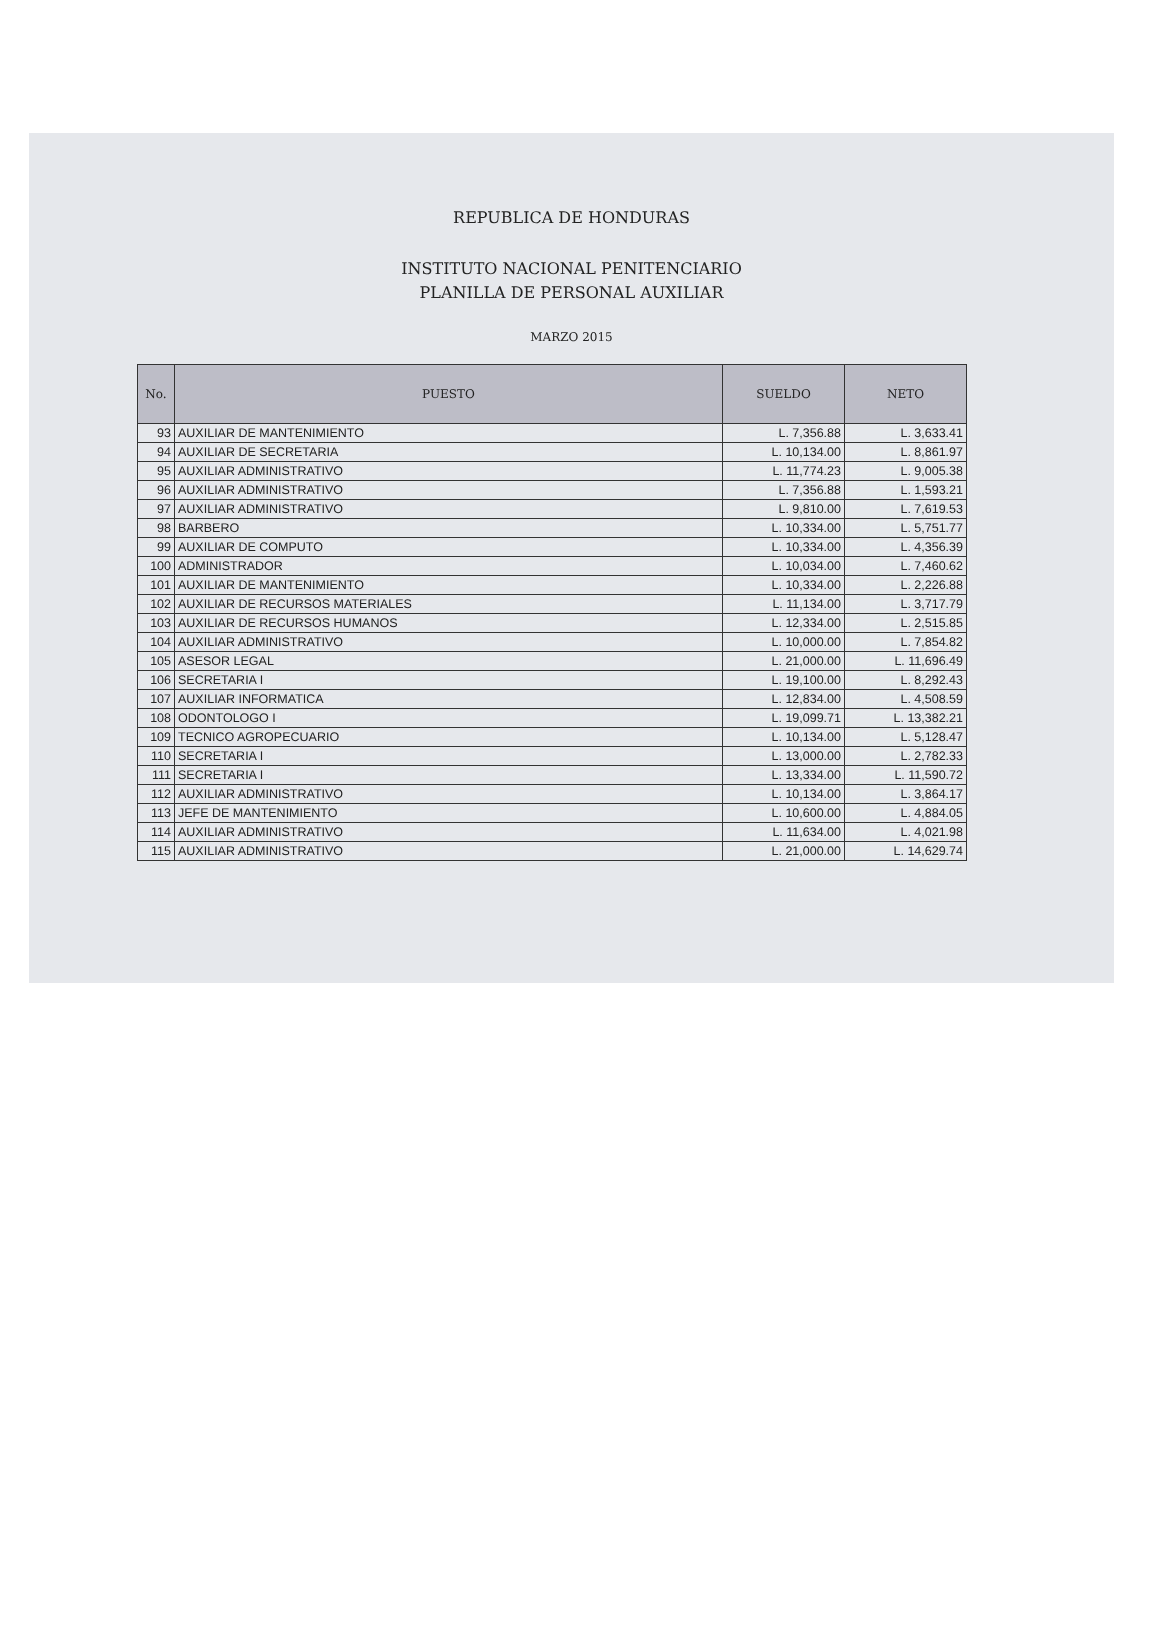REPUBLICA DE HONDURAS
INSTITUTO NACIONAL PENITENCIARIO
PLANILLA DE PERSONAL AUXILIAR
MARZO 2015
| No. | PUESTO | SUELDO | NETO |
| --- | --- | --- | --- |
| 93 | AUXILIAR DE MANTENIMIENTO | L. 7,356.88 | L. 3,633.41 |
| 94 | AUXILIAR DE SECRETARIA | L. 10,134.00 | L. 8,861.97 |
| 95 | AUXILIAR ADMINISTRATIVO | L. 11,774.23 | L. 9,005.38 |
| 96 | AUXILIAR ADMINISTRATIVO | L. 7,356.88 | L. 1,593.21 |
| 97 | AUXILIAR ADMINISTRATIVO | L. 9,810.00 | L. 7,619.53 |
| 98 | BARBERO | L. 10,334.00 | L. 5,751.77 |
| 99 | AUXILIAR DE COMPUTO | L. 10,334.00 | L. 4,356.39 |
| 100 | ADMINISTRADOR | L. 10,034.00 | L. 7,460.62 |
| 101 | AUXILIAR DE MANTENIMIENTO | L. 10,334.00 | L. 2,226.88 |
| 102 | AUXILIAR DE RECURSOS MATERIALES | L. 11,134.00 | L. 3,717.79 |
| 103 | AUXILIAR DE RECURSOS HUMANOS | L. 12,334.00 | L. 2,515.85 |
| 104 | AUXILIAR ADMINISTRATIVO | L. 10,000.00 | L. 7,854.82 |
| 105 | ASESOR LEGAL | L. 21,000.00 | L. 11,696.49 |
| 106 | SECRETARIA I | L. 19,100.00 | L. 8,292.43 |
| 107 | AUXILIAR INFORMATICA | L. 12,834.00 | L. 4,508.59 |
| 108 | ODONTOLOGO I | L. 19,099.71 | L. 13,382.21 |
| 109 | TECNICO AGROPECUARIO | L. 10,134.00 | L. 5,128.47 |
| 110 | SECRETARIA I | L. 13,000.00 | L. 2,782.33 |
| 111 | SECRETARIA I | L. 13,334.00 | L. 11,590.72 |
| 112 | AUXILIAR ADMINISTRATIVO | L. 10,134.00 | L. 3,864.17 |
| 113 | JEFE DE MANTENIMIENTO | L. 10,600.00 | L. 4,884.05 |
| 114 | AUXILIAR ADMINISTRATIVO | L. 11,634.00 | L. 4,021.98 |
| 115 | AUXILIAR ADMINISTRATIVO | L. 21,000.00 | L. 14,629.74 |